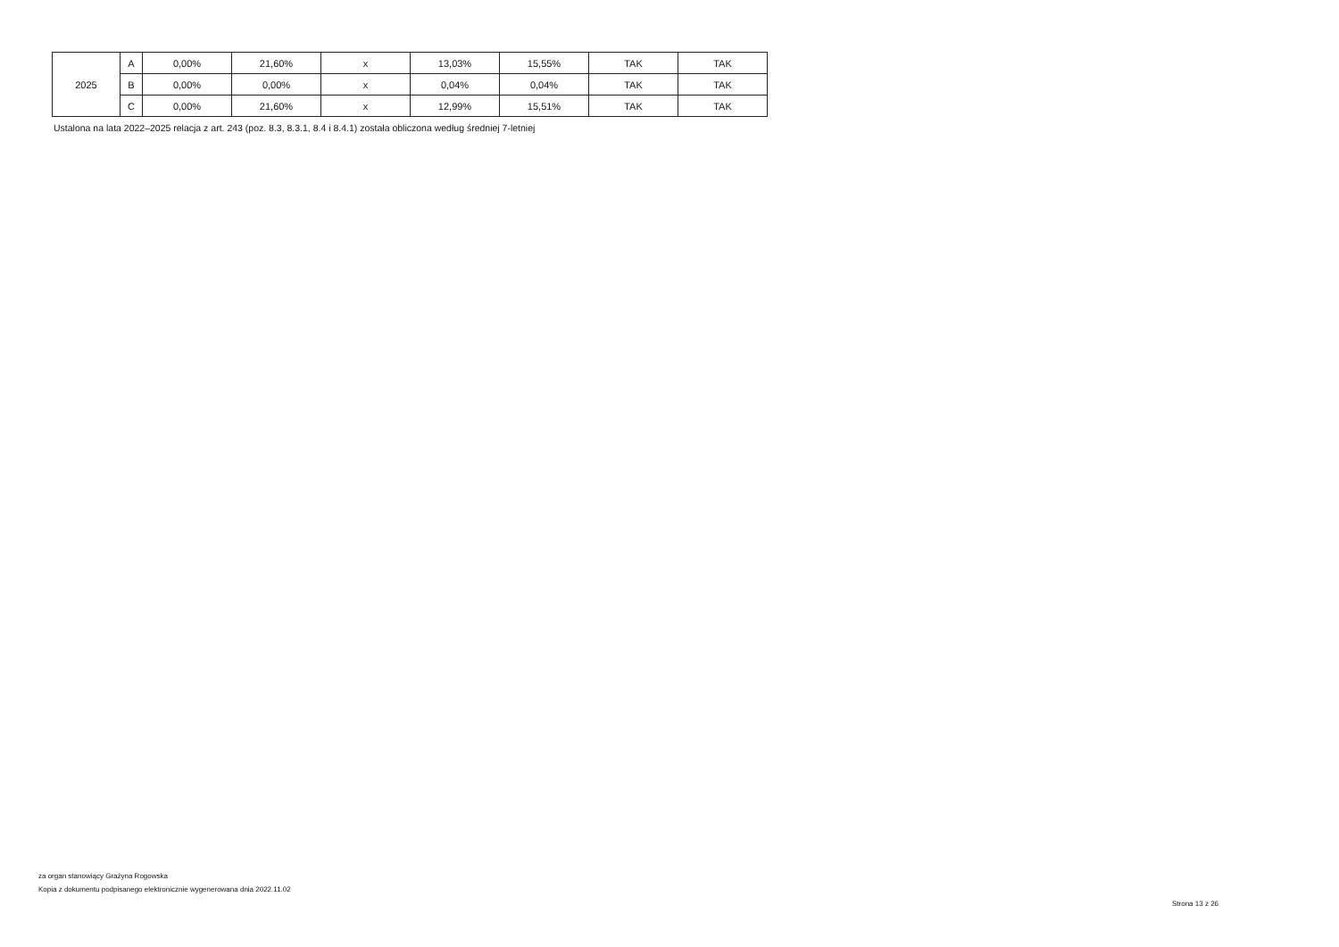| 2025 | A | 0,00% | 21,60% | x | 13,03% | 15,55% | TAK | TAK |
| | B | 0,00% | 0,00% | x | 0,04% | 0,04% | TAK | TAK |
| | C | 0,00% | 21,60% | x | 12,99% | 15,51% | TAK | TAK |
Ustalona na lata 2022–2025 relacja z art. 243 (poz. 8.3, 8.3.1, 8.4 i 8.4.1) została obliczona według średniej 7-letniej
za organ stanowiący Grażyna Rogowska
Kopia z dokumentu podpisanego elektronicznie wygenerowana dnia 2022.11.02
Strona 13 z 26